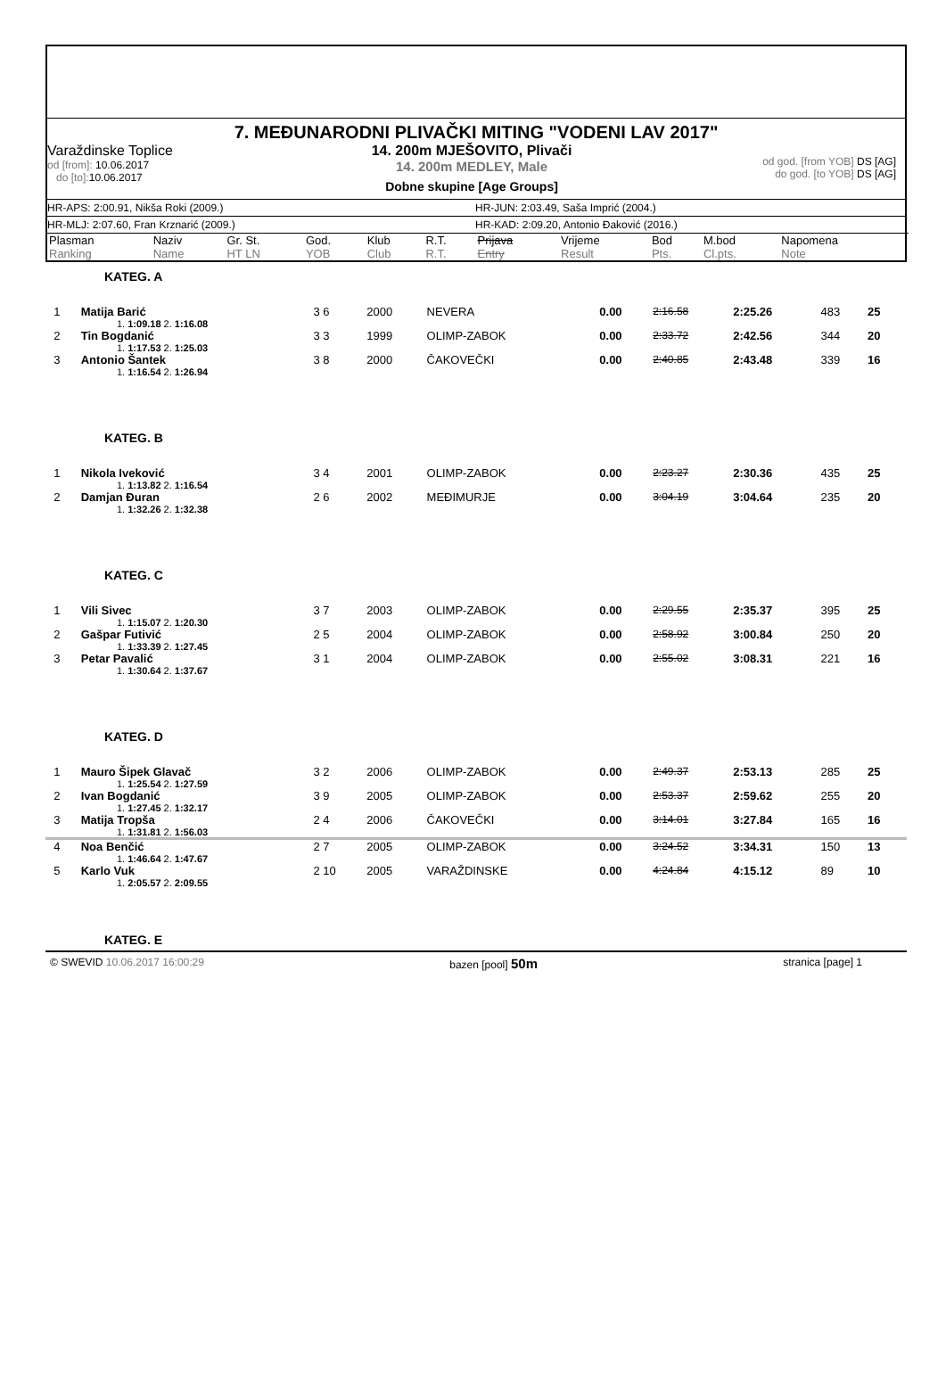7. MEĐUNARODNI PLIVAČKI MITING "VODENI LAV 2017"
Varaždinske Toplice
od [from]: 10.06.2017
do [to]: 10.06.2017
14. 200m MJEŠOVITO, Plivači
14. 200m MEDLEY, Male
Dobne skupine [Age Groups]
od god. [from YOB] DS [AG]
do god. [to YOB] DS [AG]
HR-APS: 2:00.91, Nikša Roki (2009.) HR-JUN: 2:03.49, Saša Imprić (2004.)
HR-MLJ: 2:07.60, Fran Krznarić (2009.) HR-KAD: 2:09.20, Antonio Đaković (2016.)
| Plasman Ranking | Naziv Name | Gr. St. HT LN | God. YOB | Klub Club | R.T. R.T. | Prijava Entry | Vrijeme Result | Bod Pts. | M.bod Cl.pts. | Napomena Note |
| --- | --- | --- | --- | --- | --- | --- | --- | --- | --- | --- |
| KATEG. A | | | | | | | | | | |
| 1 | Matija Barić | 3 6 | 2000 | NEVERA | 0.00 | 2:16.58 | 2:25.26 | 483 | 25 | |
| 1. 1:09.18 2. 1:16.08 | | | | | | | | | | |
| 2 | Tin Bogdanić | 3 3 | 1999 | OLIMP-ZABOK | 0.00 | 2:33.72 | 2:42.56 | 344 | 20 | |
| 1. 1:17.53 2. 1:25.03 | | | | | | | | | | |
| 3 | Antonio Šantek | 3 8 | 2000 | ČAKOVEČKI | 0.00 | 2:40.85 | 2:43.48 | 339 | 16 | |
| 1. 1:16.54 2. 1:26.94 | | | | | | | | | | |
| KATEG. B | | | | | | | | | | |
| 1 | Nikola Iveković | 3 4 | 2001 | OLIMP-ZABOK | 0.00 | 2:23.27 | 2:30.36 | 435 | 25 | |
| 1. 1:13.82 2. 1:16.54 | | | | | | | | | | |
| 2 | Damjan Đuran | 2 6 | 2002 | MEĐIMURJE | 0.00 | 3:04.19 | 3:04.64 | 235 | 20 | |
| 1. 1:32.26 2. 1:32.38 | | | | | | | | | | |
| KATEG. C | | | | | | | | | | |
| 1 | Vili Sivec | 3 7 | 2003 | OLIMP-ZABOK | 0.00 | 2:29.55 | 2:35.37 | 395 | 25 | |
| 1. 1:15.07 2. 1:20.30 | | | | | | | | | | |
| 2 | Gašpar Futivić | 2 5 | 2004 | OLIMP-ZABOK | 0.00 | 2:58.92 | 3:00.84 | 250 | 20 | |
| 1. 1:33.39 2. 1:27.45 | | | | | | | | | | |
| 3 | Petar Pavalić | 3 1 | 2004 | OLIMP-ZABOK | 0.00 | 2:55.02 | 3:08.31 | 221 | 16 | |
| 1. 1:30.64 2. 1:37.67 | | | | | | | | | | |
| KATEG. D | | | | | | | | | | |
| 1 | Mauro Šipek Glavač | 3 2 | 2006 | OLIMP-ZABOK | 0.00 | 2:49.37 | 2:53.13 | 285 | 25 | |
| 1. 1:25.54 2. 1:27.59 | | | | | | | | | | |
| 2 | Ivan Bogdanić | 3 9 | 2005 | OLIMP-ZABOK | 0.00 | 2:53.37 | 2:59.62 | 255 | 20 | |
| 1. 1:27.45 2. 1:32.17 | | | | | | | | | | |
| 3 | Matija Tropša | 2 4 | 2006 | ČAKOVEČKI | 0.00 | 3:14.01 | 3:27.84 | 165 | 16 | |
| 1. 1:31.81 2. 1:56.03 | | | | | | | | | | |
| 4 | Noa Benčić | 2 7 | 2005 | OLIMP-ZABOK | 0.00 | 3:24.52 | 3:34.31 | 150 | 13 | |
| 1. 1:46.64 2. 1:47.67 | | | | | | | | | | |
| 5 | Karlo Vuk | 2 10 | 2005 | VARAŽDINSKE | 0.00 | 4:24.84 | 4:15.12 | 89 | 10 | |
| 1. 2:05.57 2. 2:09.55 | | | | | | | | | | |
| KATEG. E | | | | | | | | | | |
© SWEVID 10.06.2017 16:00:29 bazen [pool] 50m stranica [page] 1